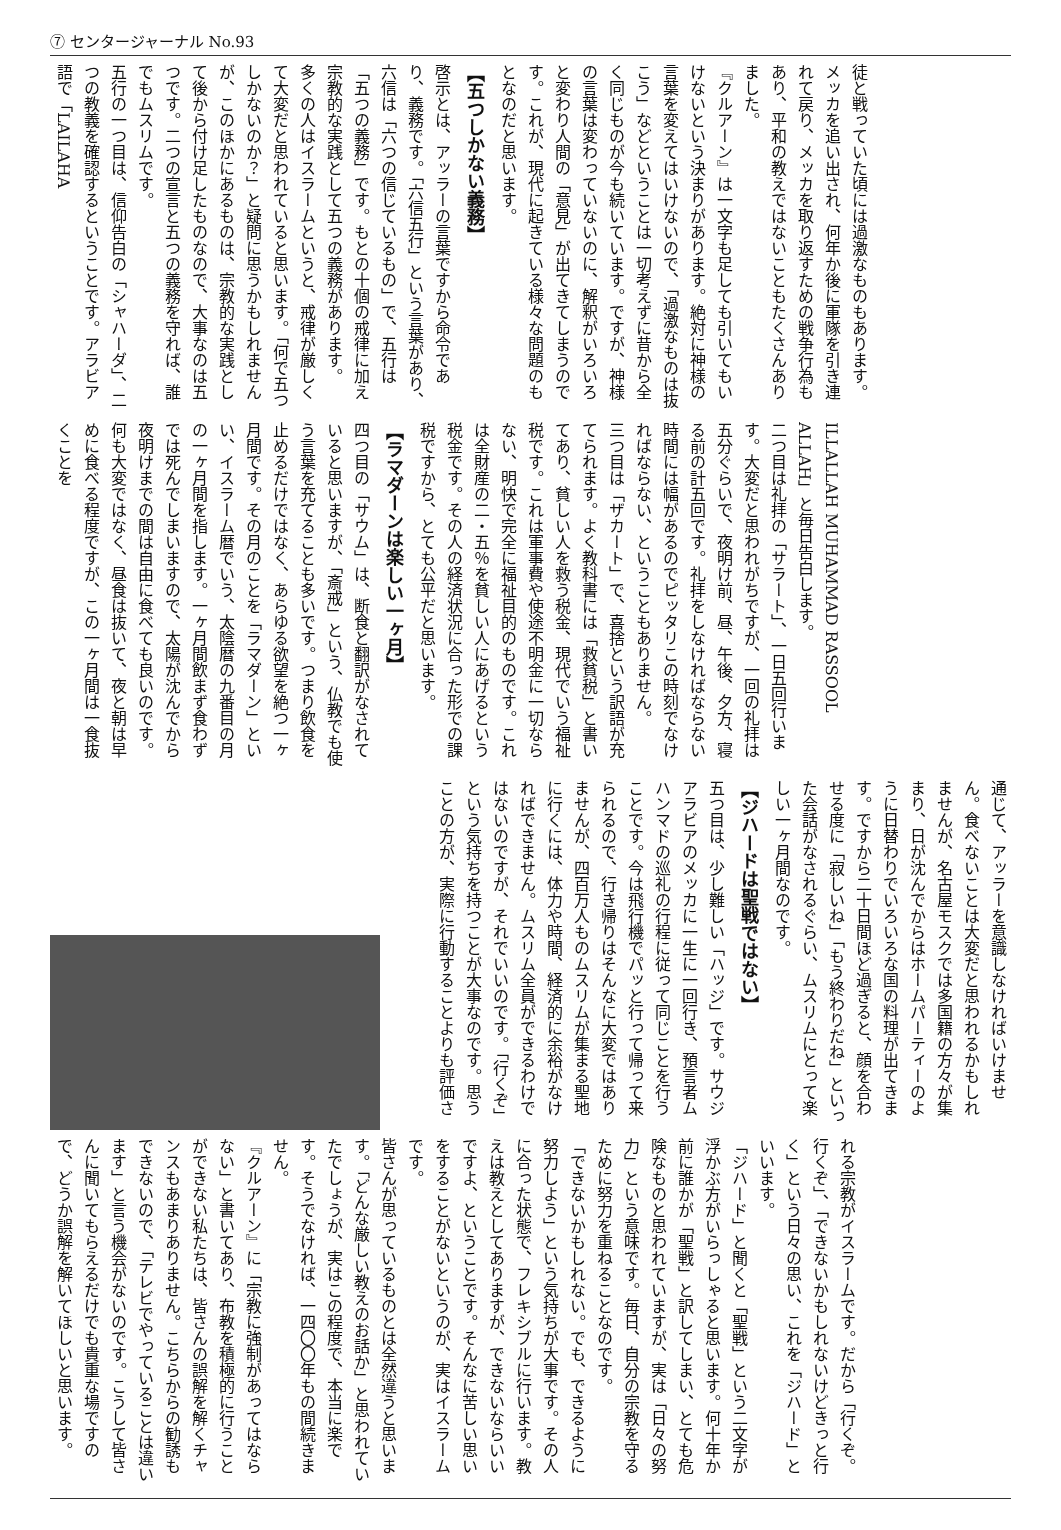⑦ センタージャーナル No.93
徒と戦っていた頃には過激なものもあります。メッカを追い出され、何年か後に軍隊を引き連れて戻り、メッカを取り返すための戦争行為もあり、平和の教えではないこともたくさんありました。
『クルアーン』は一文字も足しても引いてもいけないという決まりがあります。絶対に神様の言葉を変えてはいけないので、「過激なものは抜こう」などということは一切考えずに昔から全く同じものが今も続いています。ですが、神様の言葉は変わっていないのに、解釈がいろいろと変わり人間の「意見」が出てきてしまうのです。これが、現代に起きている様々な問題のもとなのだと思います。
【五つしかない義務】
啓示とは、アッラーの言葉ですから命令であり、義務です。「六信五行」という言葉があり、六信は「六つの信じているもの」で、五行は「五つの義務」です。もとの十個の戒律に加え宗教的な実践として五つの義務があります。
多くの人はイスラームというと、戒律が厳しくて大変だと思われていると思います。「何で五つしかないのか？」と疑問に思うかもしれませんが、このほかにあるものは、宗教的な実践として後から付け足したものなので、大事なのは五つです。二つの宣言と五つの義務を守れば、誰でもムスリムです。
五行の一つ目は、信仰告白の「シャハーダ」、二つの教義を確認するということです。アラビア語で「LAILAHA
ILLALLAH MUHAMMAD RASSOOL ALLAH」と毎日告白します。
二つ目は礼拝の「サラート」、一日五回行います。大変だと思われがちですが、一回の礼拝は五分ぐらいで、夜明け前、昼、午後、夕方、寝る前の計五回です。礼拝をしなければならない時間には幅があるのでピッタリこの時刻でなければならない、ということもありません。
三つ目は「ザカート」で、喜捨という訳語が充てられます。よく教科書には「救貧税」と書いてあり、貧しい人を救う税金、現代でいう福祉税です。これは軍事費や使途不明金に一切ならない、明快で完全に福祉目的のものです。これは全財産の二・五％を貧しい人にあげるという税金です。その人の経済状況に合った形での課税ですから、とても公平だと思います。
【ラマダーンは楽しい一ヶ月】
四つ目の「サウム」は、断食と翻訳がなされていると思いますが、「斎戒」という、仏教でも使う言葉を充てることも多いです。つまり飲食を止めるだけではなく、あらゆる欲望を絶つ一ヶ月間です。その月のことを「ラマダーン」といい、イスラーム暦でいう、太陰暦の九番目の月の一ヶ月間を指します。一ヶ月間飲まず食わずでは死んでしまいますので、太陽が沈んでから夜明けまでの間は自由に食べても良いのです。何も大変ではなく、昼食は抜いて、夜と朝は早めに食べる程度ですが、この一ヶ月間は一食抜くことを
通じて、アッラーを意識しなければいけません。食べないことは大変だと思われるかもしれませんが、名古屋モスクでは多国籍の方々が集まり、日が沈んでからはホームパーティーのように日替わりでいろいろな国の料理が出てきます。ですから二十日間ほど過ぎると、顔を合わせる度に「寂しいね」「もう終わりだね」といった会話がなされるぐらい、ムスリムにとって楽しい一ヶ月間なのです。
【ジハードは聖戦ではない】
五つ目は、少し難しい「ハッジ」です。サウジアラビアのメッカに一生に一回行き、預言者ムハンマドの巡礼の行程に従って同じことを行うことです。今は飛行機でパッと行って帰って来られるので、行き帰りはそんなに大変ではありませんが、四百万人ものムスリムが集まる聖地に行くには、体力や時間、経済的に余裕がなければできません。ムスリム全員ができるわけではないのですが、それでいいのです。「行くぞ」という気持ちを持つことが大事なのです。思うことの方が、実際に行動することよりも評価さ
れる宗教がイスラームです。だから「行くぞ。行くぞ」、「できないかもしれないけどきっと行く」という日々の思い、これを「ジハード」といいます。
「ジハード」と聞くと「聖戦」という二文字が浮かぶ方がいらっしゃると思います。何十年か前に誰かが「聖戦」と訳してしまい、とても危険なものと思われていますが、実は「日々の努力」という意味です。毎日、自分の宗教を守るために努力を重ねることなのです。
「できないかもしれない。でも、できるように努力しよう」という気持ちが大事です。その人に合った状態で、フレキシブルに行います。教えは教えとしてありますが、できないならいいですよ、ということです。そんなに苦しい思いをすることがないというのが、実はイスラームです。
皆さんが思っているものとは全然違うと思います。「どんな厳しい教えのお話か」と思われていたでしょうが、実はこの程度で、本当に楽です。そうでなければ、一四〇〇年もの間続きません。
『クルアーン』に「宗教に強制があってはならない」と書いてあり、布教を積極的に行うことができない私たちは、皆さんの誤解を解くチャンスもあまりありません。こちらからの勧誘もできないので、「テレビでやっていることは違います」と言う機会がないのです。こうして皆さんに聞いてもらえるだけでも貴重な場ですので、どうか誤解を解いてほしいと思います。